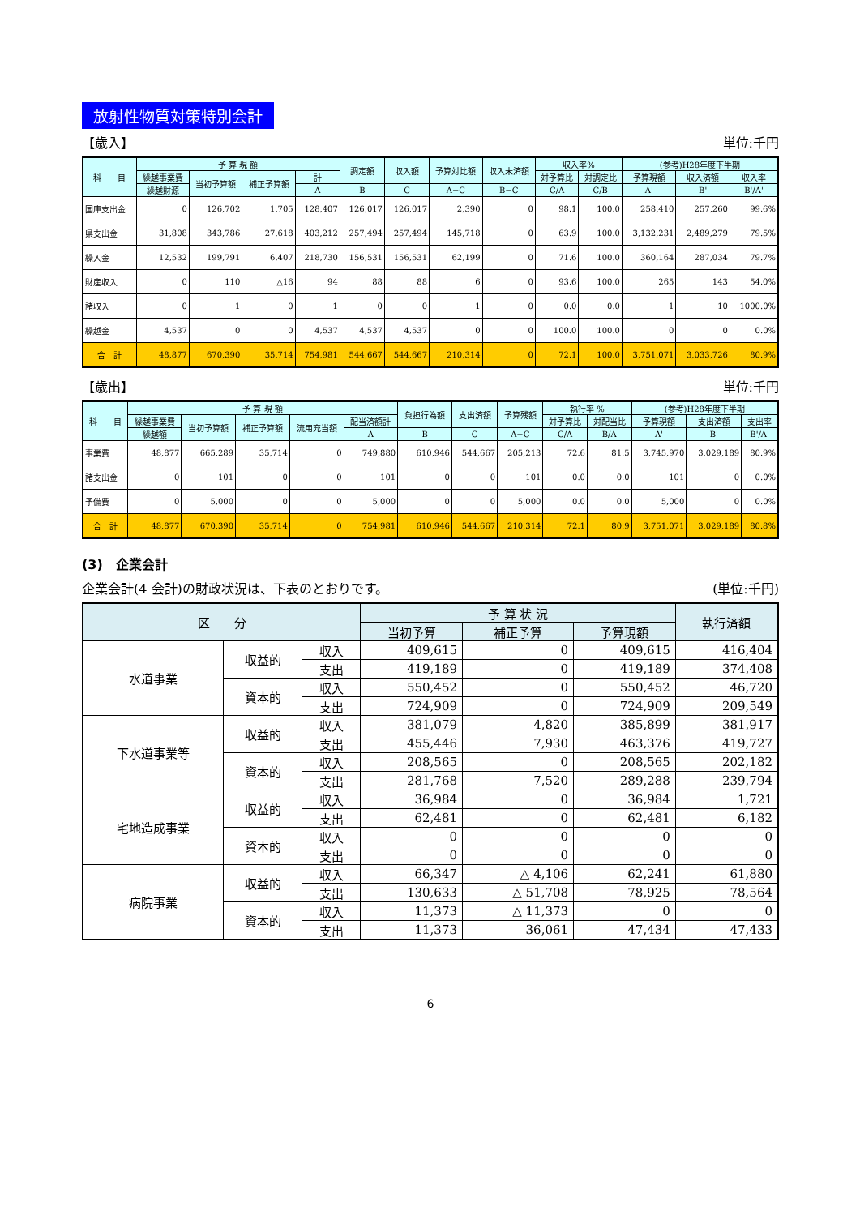放射性物質対策特別会計
【歳入】 単位:千円
| 科 目 | 予 算 現 額 | | | | 調定額 | 収入額 | 予算対比額 | 収入未済額 | 収入率% | | (参考)H28年度下半期 | | |
| --- | --- | --- | --- | --- | --- | --- | --- | --- | --- | --- | --- | --- | --- |
| | 繰越事業費 | 当初予算額 | 補正予算額 | 計 | | | | | 対予算比 | 対調定比 | 予算現額 | 収入済額 | 収入率 |
| | 繰越財源 | | | A | B | C | A−C | B−C | C/A | C/B | A' | B' | B'/A' |
| 国庫支出金 | 0 | 126,702 | 1,705 | 128,407 | 126,017 | 126,017 | 2,390 | 0 | 98.1 | 100.0 | 258,410 | 257,260 | 99.6% |
| 県支出金 | 31,808 | 343,786 | 27,618 | 403,212 | 257,494 | 257,494 | 145,718 | 0 | 63.9 | 100.0 | 3,132,231 | 2,489,279 | 79.5% |
| 繰入金 | 12,532 | 199,791 | 6,407 | 218,730 | 156,531 | 156,531 | 62,199 | 0 | 71.6 | 100.0 | 360,164 | 287,034 | 79.7% |
| 財産収入 | 0 | 110 | △16 | 94 | 88 | 88 | 6 | 0 | 93.6 | 100.0 | 265 | 143 | 54.0% |
| 諸収入 | 0 | 1 | 0 | 1 | 0 | 0 | 1 | 0 | 0.0 | 0.0 | 1 | 10 | 1000.0% |
| 繰越金 | 4,537 | 0 | 0 | 4,537 | 4,537 | 4,537 | 0 | 0 | 100.0 | 100.0 | 0 | 0 | 0.0% |
| 合 計 | 48,877 | 670,390 | 35,714 | 754,981 | 544,667 | 544,667 | 210,314 | 0 | 72.1 | 100.0 | 3,751,071 | 3,033,726 | 80.9% |
【歳出】 単位:千円
| 科 目 | 予 算 現 額 | | | | | 負担行為額 | 支出済額 | 予算残額 | 執行率 % | | (参考)H28年度下半期 | | |
| --- | --- | --- | --- | --- | --- | --- | --- | --- | --- | --- | --- | --- | --- |
| | 繰越事業費 | 当初予算額 | 補正予算額 | 流用充当額 | 配当済額計 | | | | 対予算比 | 対配当比 | 予算現額 | 支出済額 | 支出率 |
| | 繰越額 | | | | A | B | C | A−C | C/A | B/A | A' | B' | B'/A' |
| 事業費 | 48,877 | 665,289 | 35,714 | 0 | 749,880 | 610,946 | 544,667 | 205,213 | 72.6 | 81.5 | 3,745,970 | 3,029,189 | 80.9% |
| 諸支出金 | 0 | 101 | 0 | 0 | 101 | 0 | 0 | 101 | 0.0 | 0.0 | 101 | 0 | 0.0% |
| 予備費 | 0 | 5,000 | 0 | 0 | 5,000 | 0 | 0 | 5,000 | 0.0 | 0.0 | 5,000 | 0 | 0.0% |
| 合 計 | 48,877 | 670,390 | 35,714 | 0 | 754,981 | 610,946 | 544,667 | 210,314 | 72.1 | 80.9 | 3,751,071 | 3,029,189 | 80.8% |
(3)　企業会計
企業会計(4 会計)の財政状況は、下表のとおりです。 (単位:千円)
| 区 分 | | | 予 算 状 況 | | | 執行済額 |
| --- | --- | --- | --- | --- | --- | --- |
| | | | 当初予算 | 補正予算 | 予算現額 | |
| 水道事業 | 収益的 | 収入 | 409,615 | 0 | 409,615 | 416,404 |
| | | 支出 | 419,189 | 0 | 419,189 | 374,408 |
| | 資本的 | 収入 | 550,452 | 0 | 550,452 | 46,720 |
| | | 支出 | 724,909 | 0 | 724,909 | 209,549 |
| 下水道事業等 | 収益的 | 収入 | 381,079 | 4,820 | 385,899 | 381,917 |
| | | 支出 | 455,446 | 7,930 | 463,376 | 419,727 |
| | 資本的 | 収入 | 208,565 | 0 | 208,565 | 202,182 |
| | | 支出 | 281,768 | 7,520 | 289,288 | 239,794 |
| 宅地造成事業 | 収益的 | 収入 | 36,984 | 0 | 36,984 | 1,721 |
| | | 支出 | 62,481 | 0 | 62,481 | 6,182 |
| | 資本的 | 収入 | 0 | 0 | 0 | 0 |
| | | 支出 | 0 | 0 | 0 | 0 |
| 病院事業 | 収益的 | 収入 | 66,347 | △ 4,106 | 62,241 | 61,880 |
| | | 支出 | 130,633 | △ 51,708 | 78,925 | 78,564 |
| | 資本的 | 収入 | 11,373 | △ 11,373 | 0 | 0 |
| | | 支出 | 11,373 | 36,061 | 47,434 | 47,433 |
6